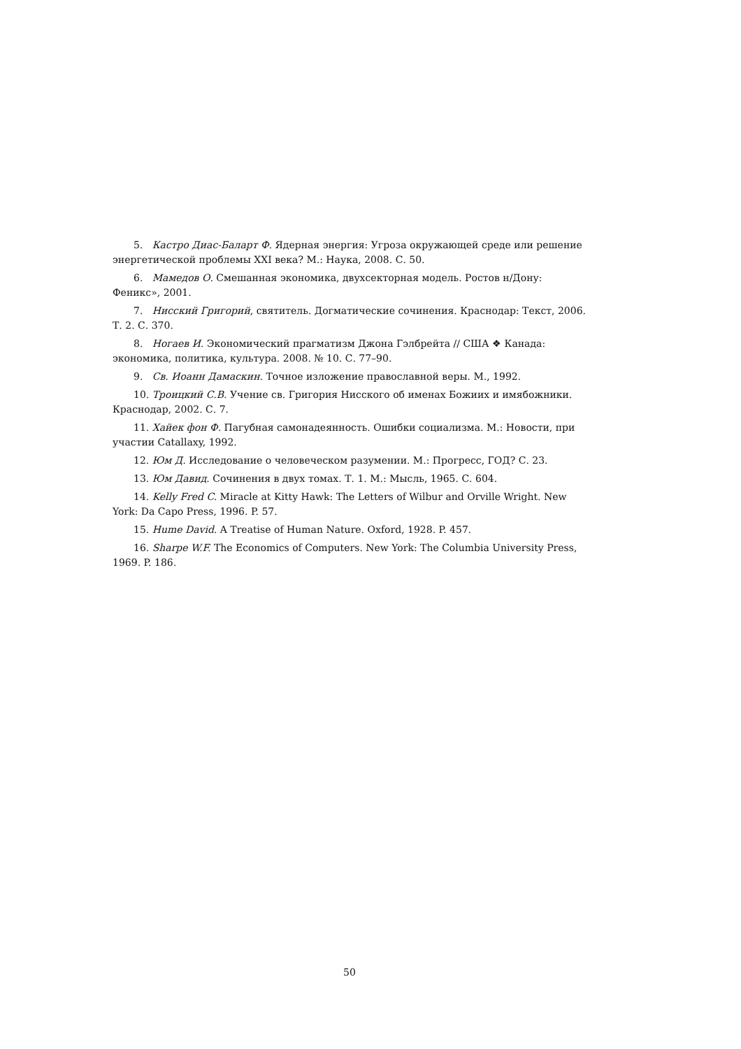5. Кастро Диас-Баларт Ф. Ядерная энергия: Угроза окружающей среде или решение энергетической проблемы XXI века? М.: Наука, 2008. С. 50.
6. Мамедов О. Смешанная экономика, двухсекторная модель. Ростов н/Дону: Феникс», 2001.
7. Нисский Григорий, святитель. Догматические сочинения. Краснодар: Текст, 2006. Т. 2. С. 370.
8. Ногаев И. Экономический прагматизм Джона Гэлбрейта // США ❖ Канада: экономика, политика, культура. 2008. № 10. С. 77–90.
9. Св. Иоанн Дамаскин. Точное изложение православной веры. М., 1992.
10. Троицкий С.В. Учение св. Григория Нисского об именах Божиих и имябожники. Краснодар, 2002. С. 7.
11. Хайек фон Ф. Пагубная самонадеянность. Ошибки социализма. М.: Новости, при участии Catallaxy, 1992.
12. Юм Д. Исследование о человеческом разумении. М.: Прогресс, ГОД? С. 23.
13. Юм Давид. Сочинения в двух томах. Т. 1. М.: Мысль, 1965. С. 604.
14. Kelly Fred C. Miracle at Kitty Hawk: The Letters of Wilbur and Orville Wright. New York: Da Capo Press, 1996. P. 57.
15. Hume David. A Treatise of Human Nature. Oxford, 1928. P. 457.
16. Sharpe W.F. The Economics of Computers. New York: The Columbia University Press, 1969. P. 186.
50